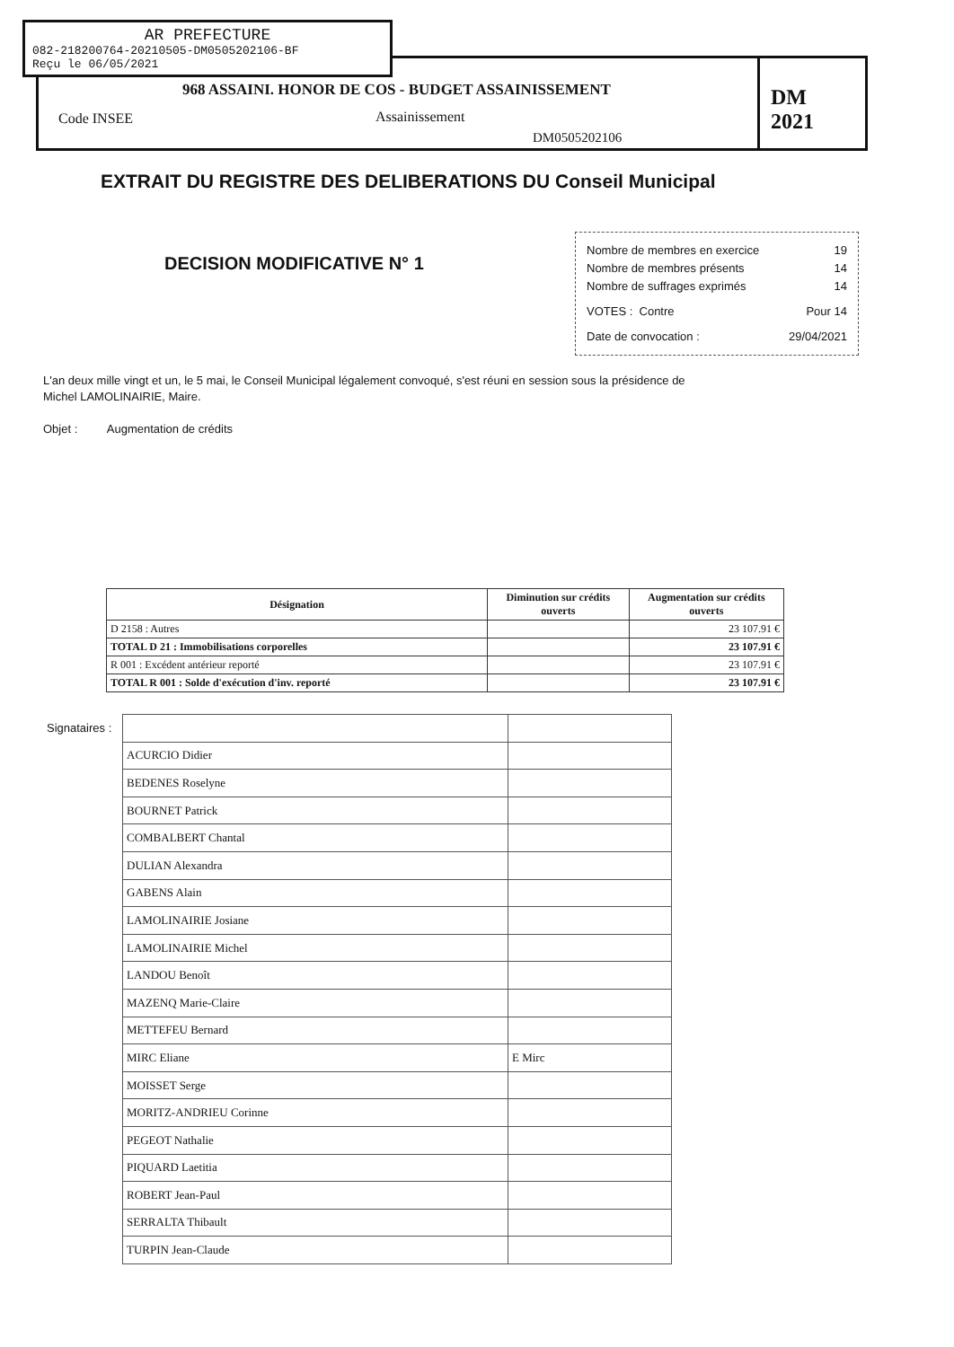AR PREFECTURE
082-218200764-20210505-DM0505202106-BF
Reçu le 06/05/2021
968 ASSAINI. HONOR DE COS - BUDGET ASSAINISSEMENT
Code INSEE Assainissement
DM0505202106
DM 2021
EXTRAIT DU REGISTRE DES DELIBERATIONS DU Conseil Municipal
DECISION MODIFICATIVE N° 1
Nombre de membres en exercice 19
Nombre de membres présents 14
Nombre de suffrages exprimés 14
VOTES : Contre Pour 14
Date de convocation : 29/04/2021
L'an deux mille vingt et un, le 5 mai, le Conseil Municipal légalement convoqué, s'est réuni en session sous la présidence de Michel LAMOLINAIRIE, Maire.
Objet : Augmentation de crédits
| Désignation | Diminution sur crédits ouverts | Augmentation sur crédits ouverts |
| --- | --- | --- |
| D 2158 : Autres | | 23 107.91 € |
| TOTAL D 21 : Immobilisations corporelles | | 23 107.91 € |
| R 001 : Excédent antérieur reporté | | 23 107.91 € |
| TOTAL R 001 : Solde d'exécution d'inv. reporté | | 23 107.91 € |
| Signataires : | | |
| | ACURCIO Didier | |
| | BEDENES Roselyne | |
| | BOURNET Patrick | |
| | COMBALBERT Chantal | |
| | DULIAN Alexandra | |
| | GABENS Alain | |
| | LAMOLINAIRIE Josiane | |
| | LAMOLINAIRIE Michel | |
| | LANDOU Benoît | |
| | MAZENQ Marie-Claire | |
| | METTEFEU Bernard | |
| | MIRC Eliane | E Mirc |
| | MOISSET Serge | |
| | MORITZ-ANDRIEU Corinne | |
| | PEGEOT Nathalie | |
| | PIQUARD Laetitia | |
| | ROBERT Jean-Paul | |
| | SERRALTA Thibault | |
| | TURPIN Jean-Claude | |